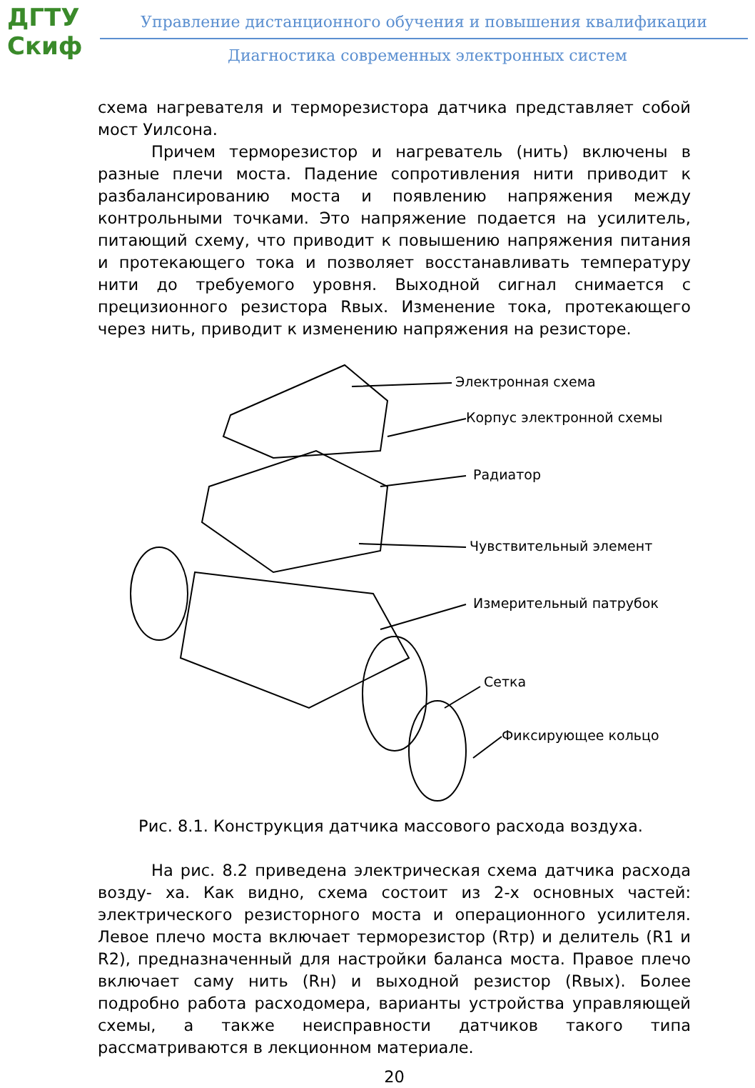ДГТУ
Скиф
Управление дистанционного обучения и повышения квалификации
Диагностика современных электронных систем
схема нагревателя и терморезистора датчика представляет собой мост Уилсона.
Причем терморезистор и нагреватель (нить) включены в разные плечи моста. Падение сопротивления нити приводит к разбалансированию моста и появлению напряжения между контрольными точками. Это напряжение подается на усилитель, питающий схему, что приводит к повышению напряжения питания и протекающего тока и позволяет восстанавливать температуру нити до требуемого уровня. Выходной сигнал снимается с прецизионного резистора Rвых. Изменение тока, протекающего через нить, приводит к изменению напряжения на резисторе.
Электронная схема
Корпус электронной схемы
Радиатор
Чувствительный элемент
Измерительный патрубок
Сетка
Фиксирующее кольцо
Рис. 8.1. Конструкция датчика массового расхода воздуха.
На рис. 8.2 приведена электрическая схема датчика расхода возду- ха. Как видно, схема состоит из 2-х основных частей: электрического резисторного моста и операционного усилителя. Левое плечо моста включает терморезистор (Rтр) и делитель (R1 и R2), предназначенный для настройки баланса моста. Правое плечо включает саму нить (Rн) и выходной резистор (Rвых). Более подробно работа расходомера, варианты устройства управляющей схемы, а также неисправности датчиков такого типа рассматриваются в лекционном материале.
20